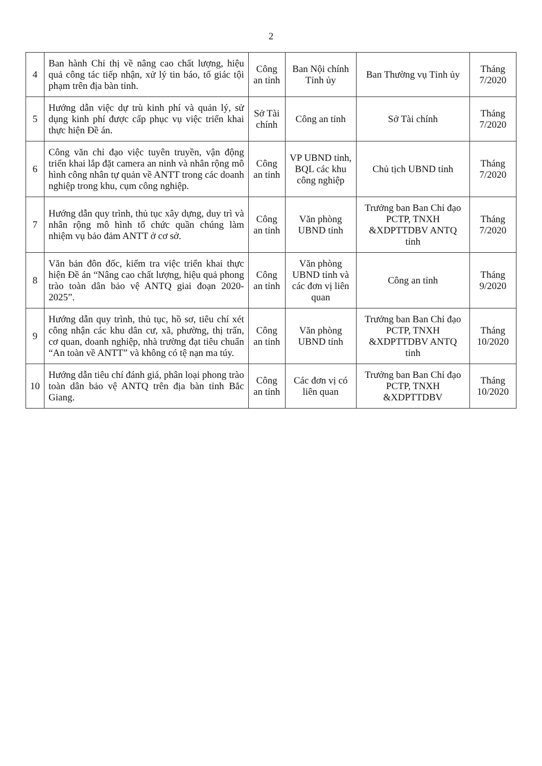2
| 4 | Ban hành Chỉ thị về nâng cao chất lượng, hiệu quả công tác tiếp nhận, xử lý tin báo, tố giác tội phạm trên địa bàn tỉnh. | Công an tỉnh | Ban Nội chính Tỉnh ủy | Ban Thường vụ Tỉnh ủy | Tháng 7/2020 |
| 5 | Hướng dẫn việc dự trù kinh phí và quản lý, sử dụng kinh phí được cấp phục vụ việc triển khai thực hiện Đề án. | Sở Tài chính | Công an tỉnh | Sở Tài chính | Tháng 7/2020 |
| 6 | Công văn chỉ đạo việc tuyên truyền, vận động triển khai lắp đặt camera an ninh và nhân rộng mô hình công nhân tự quản về ANTT trong các doanh nghiệp trong khu, cụm công nghiệp. | Công an tỉnh | VP UBND tỉnh, BQL các khu công nghiệp | Chủ tịch UBND tỉnh | Tháng 7/2020 |
| 7 | Hướng dẫn quy trình, thủ tục xây dựng, duy trì và nhân rộng mô hình tổ chức quần chúng làm nhiệm vụ bảo đảm ANTT ở cơ sở. | Công an tỉnh | Văn phòng UBND tỉnh | Trưởng ban Ban Chỉ đạo PCTP, TNXH &XDPTTDBV ANTQ tỉnh | Tháng 7/2020 |
| 8 | Văn bản đôn đốc, kiểm tra việc triển khai thực hiện Đề án “Nâng cao chất lượng, hiệu quả phong trào toàn dân bảo vệ ANTQ giai đoạn 2020- 2025”. | Công an tỉnh | Văn phòng UBND tỉnh và các đơn vị liên quan | Công an tỉnh | Tháng 9/2020 |
| 9 | Hướng dẫn quy trình, thủ tục, hồ sơ, tiêu chí xét công nhận các khu dân cư, xã, phường, thị trấn, cơ quan, doanh nghiệp, nhà trường đạt tiêu chuẩn “An toàn về ANTT” và không có tệ nạn ma túy. | Công an tỉnh | Văn phòng UBND tỉnh | Trưởng ban Ban Chỉ đạo PCTP, TNXH &XDPTTDBV ANTQ tỉnh | Tháng 10/2020 |
| 10 | Hướng dẫn tiêu chí đánh giá, phân loại phong trào toàn dân bảo vệ ANTQ trên địa bàn tỉnh Bắc Giang. | Công an tỉnh | Các đơn vị có liên quan | Trưởng ban Ban Chỉ đạo PCTP, TNXH &XDPTTDBV | Tháng 10/2020 |